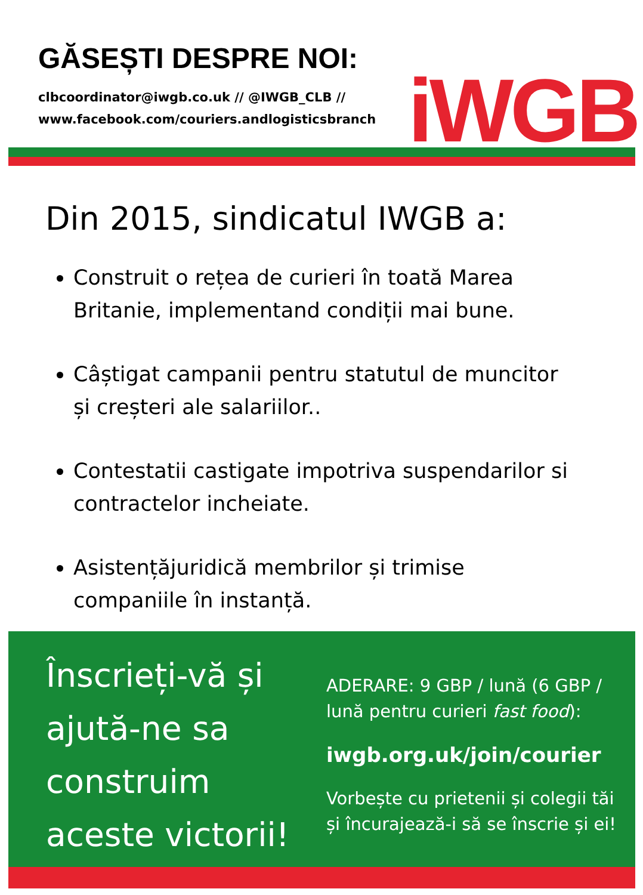GĂSEȘTI DESPRE NOI:
clbcoordinator@iwgb.co.uk // @IWGB_CLB //
www.facebook.com/couriers.andlogisticsbranch
iWGB
Din 2015, sindicatul IWGB a:
Construit o rețea de curieri în toată Marea Britanie, implementand condiții mai bune.
Câștigat campanii pentru statutul de muncitor și creșteri ale salariilor..
Contestatii castigate impotriva suspendarilor si contractelor incheiate.
Asistențăjuridică membrilor și trimise companiile în instanță.
Înscrieți-vă și ajută-ne sa construim aceste victorii!
ADERARE: 9 GBP / lună (6 GBP / lună pentru curieri fast food):
iwgb.org.uk/join/courier
Vorbește cu prietenii și colegii tăi și încurajează-i să se înscrie și ei!